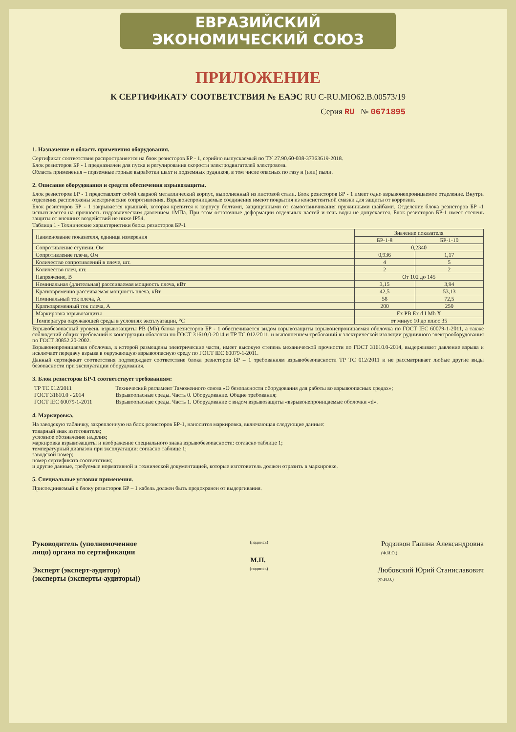ЕВРАЗИЙСКИЙ ЭКОНОМИЧЕСКИЙ СОЮЗ
ПРИЛОЖЕНИЕ
К СЕРТИФИКАТУ СООТВЕТСТВИЯ № ЕАЭС RU C-RU.МЮ62.В.00573/19
Серия RU № 0671895
1. Назначение и область применения оборудования.
Сертификат соответствия распространяется на блок резисторов БР - 1, серийно выпускаемый по ТУ 27.90.60-038-37363619-2018.
Блок резисторов БР - 1 предназначен для пуска и регулирования скорости электродвигателей электровоза.
Область применения – подземные горные выработки шахт и подземных рудников, в том числе опасных по газу и (или) пыли.
2. Описание оборудования и средств обеспечения взрывозащиты.
Блок резисторов БР - 1 представляет собой сварной металлический корпус, выполненный из листовой стали. Блок резисторов БР - 1 имеет одно взрывонепроницаемое отделение. Внутри отделения расположены электрические сопротивления. Взрывонепроницаемые соединения имеют покрытия из консистентной смазки для защиты от коррозии.
Блок резисторов БР - 1 закрывается крышкой, которая крепится к корпусу болтами, защищенными от самоотвинчивания пружинными шайбами. Отделение блока резисторов БР -1 испытывается на прочность гидравлическим давлением 1МПа. При этом остаточные деформации отдельных частей и течь воды не допускается. Блок резисторов БР-1 имеет степень защиты от внешних воздействий не ниже IP54.
Таблица 1 - Технические характеристики блока резисторов БР-1
| Наименование показателя, единица измерения | Значение показателя | |
| --- | --- | --- |
| | БР-1-8 | БР-1-10 |
| Сопротивление ступени, Ом | 0,2340 | |
| Сопротивление плеча, Ом | 0,936 | 1,17 |
| Количество сопротивлений в плече, шт. | 4 | 5 |
| Количество плеч, шт. | 2 | 2 |
| Напряжение, В | От 102 до 145 | |
| Номинальная (длительная) рассеиваемая мощность плеча, кВт | 3,15 | 3,94 |
| Кратковременно рассеиваемая мощность плеча, кВт | 42,5 | 53,13 |
| Номинальный ток плеча, А | 58 | 72,5 |
| Кратковременный ток плеча, А | 200 | 250 |
| Маркировка взрывозащиты | Ex PB Ex d I Mb X | |
| Температура окружающей среды в условиях эксплуатации, °С | от минус 10 до плюс 35 | |
Взрывобезопасный уровень взрывозащиты PB (Mb) блока резисторов БР - 1 обеспечивается видом взрывозащиты взрывонепроницаемая оболочка по ГОСТ IEC 60079-1-2011, а также соблюдений общих требований к конструкции оболочки по ГОСТ 31610.0-2014 и ТР ТС 012/2011, и выполнением требований к электрической изоляции рудничного электрооборудования по ГОСТ 30852.20-2002.
Взрывонепроницаемая оболочка, в которой размещены электрические части, имеет высокую степень механической прочности по ГОСТ 31610.0-2014, выдерживает давление взрыва и исключает передачу взрыва в окружающую взрывоопасную среду по ГОСТ IEC 60079-1-2011.
Данный сертификат соответствия подтверждает соответствие блока резисторов БР – 1 требованиям взрывобезопасности ТР ТС 012/2011 и не рассматривает любые другие виды безопасности при эксплуатации оборудования.
3. Блок резисторов БР-1 соответствует требованиям:
| ТР ТС 012/2011 | Технический регламент Таможенного союза «О безопасности оборудования для работы во взрывоопасных средах»; |
| ГОСТ 31610.0 - 2014 | Взрывоопасные среды. Часть 0. Оборудование. Общие требования; |
| ГОСТ IEC 60079-1-2011 | Взрывоопасные среды. Часть 1. Оборудование с видом взрывозащиты «взрывонепроницаемые оболочки «d». |
4. Маркировка.
На заводскую табличку, закрепленную на блок резисторов БР-1, наносится маркировка, включающая следующие данные:
товарный знак изготовителя;
условное обозначение изделия;
маркировка взрывозащиты и изображение специального знака взрывобезопасности: согласно таблице 1;
температурный диапазон при эксплуатации: согласно таблице 1;
заводской номер;
номер сертификата соответствия;
и другие данные, требуемые нормативной и технической документацией, которые изготовитель должен отразить в маркировке.
5. Специальные условия применения.
Присоединяемый к блоку резисторов БР – 1 кабель должен быть предохранен от выдергивания.
Руководитель (уполномоченное
лицо) органа по сертификации
(подпись)
Родзивон Галина Александровна
(Ф.И.О.)
М.П.
Эксперт (эксперт-аудитор)
(эксперты (эксперты-аудиторы))
(подпись)
Любовский Юрий Станиславович
(Ф.И.О.)